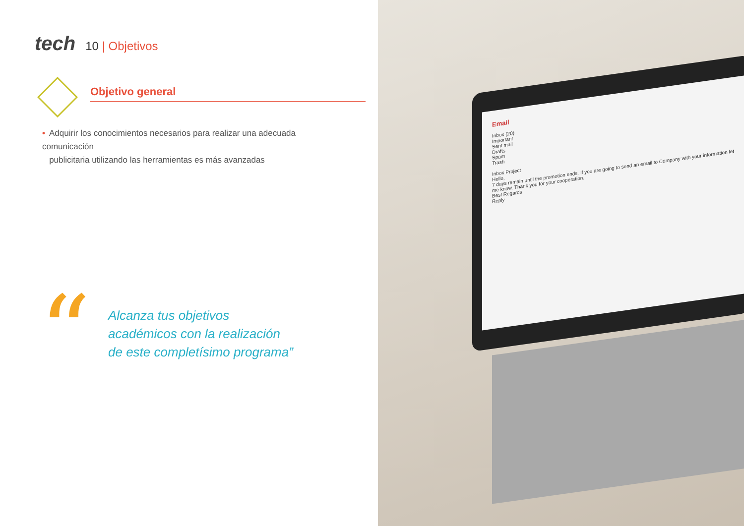tech
10 | Objetivos
Objetivo general
• Adquirir los conocimientos necesarios para realizar una adecuada comunicación
publicitaria utilizando las herramientas es más avanzadas
“
Alcanza tus objetivos
académicos con la realización
de este completísimo programa”
Email
Inbox (20)
Important
Sent mail
Drafts
Spam
Trash
Inbox Project
Hello,
7 days remain until the promotion ends. If you are going to send an email to Company with your information let me know. Thank you for your cooperation.
Best Regards
Reply